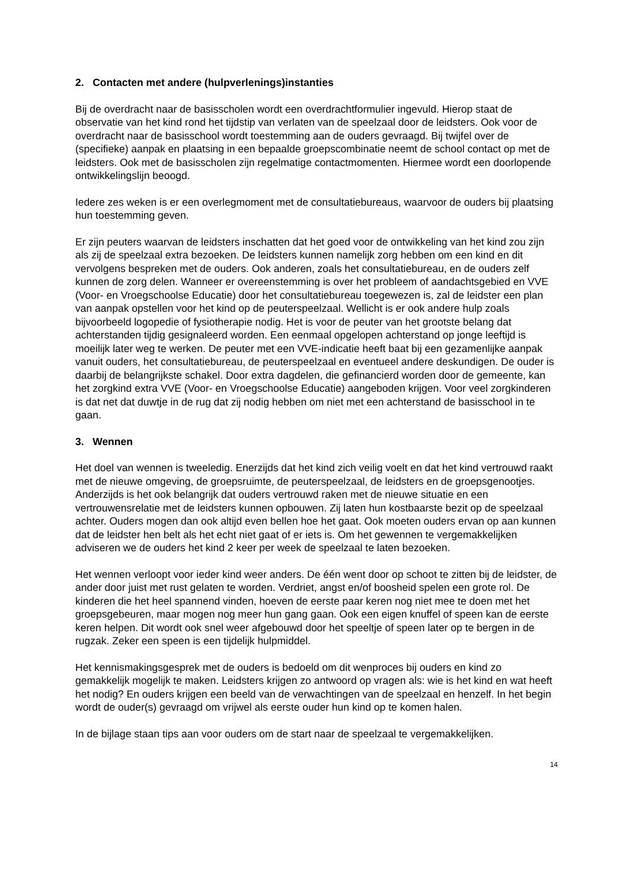2. Contacten met andere (hulpverlenings)instanties
Bij de overdracht naar de basisscholen wordt een overdrachtformulier ingevuld. Hierop staat de observatie van het kind rond het tijdstip van verlaten van de speelzaal door de leidsters. Ook voor de overdracht naar de basisschool wordt toestemming aan de ouders gevraagd. Bij twijfel over de (specifieke) aanpak en plaatsing in een bepaalde groepscombinatie neemt de school contact op met de leidsters. Ook met de basisscholen zijn regelmatige contactmomenten. Hiermee wordt een doorlopende ontwikkelingslijn beoogd.
Iedere zes weken is er een overlegmoment met de consultatiebureaus, waarvoor de ouders bij plaatsing hun toestemming geven.
Er zijn peuters waarvan de leidsters inschatten dat het goed voor de ontwikkeling van het kind zou zijn als zij de speelzaal extra bezoeken. De leidsters kunnen namelijk zorg hebben om een kind en dit vervolgens bespreken met de ouders. Ook anderen, zoals het consultatiebureau, en de ouders zelf kunnen de zorg delen. Wanneer er overeenstemming is over het probleem of aandachtsgebied en VVE (Voor- en Vroegschoolse Educatie) door het consultatiebureau toegewezen is, zal de leidster een plan van aanpak opstellen voor het kind op de peuterspeelzaal. Wellicht is er ook andere hulp zoals bijvoorbeeld logopedie of fysiotherapie nodig. Het is voor de peuter van het grootste belang dat achterstanden tijdig gesignaleerd worden. Een eenmaal opgelopen achterstand op jonge leeftijd is moeilijk later weg te werken. De peuter met een VVE-indicatie heeft baat bij een gezamenlijke aanpak vanuit ouders, het consultatiebureau, de peuterspeelzaal en eventueel andere deskundigen. De ouder is daarbij de belangrijkste schakel. Door extra dagdelen, die gefinancierd worden door de gemeente, kan het zorgkind extra VVE (Voor- en Vroegschoolse Educatie) aangeboden krijgen. Voor veel zorgkinderen is dat net dat duwtje in de rug dat zij nodig hebben om niet met een achterstand de basisschool in te gaan.
3. Wennen
Het doel van wennen is tweeledig. Enerzijds dat het kind zich veilig voelt en dat het kind vertrouwd raakt met de nieuwe omgeving, de groepsruimte, de peuterspeelzaal, de leidsters en de groepsgenootjes. Anderzijds is het ook belangrijk dat ouders vertrouwd raken met de nieuwe situatie en een vertrouwensrelatie met de leidsters kunnen opbouwen. Zij laten hun kostbaarste bezit op de speelzaal achter. Ouders mogen dan ook altijd even bellen hoe het gaat. Ook moeten ouders ervan op aan kunnen dat de leidster hen belt als het echt niet gaat of er iets is. Om het gewennen te vergemakkelijken adviseren we de ouders het kind 2 keer per week de speelzaal te laten bezoeken.
Het wennen verloopt voor ieder kind weer anders. De één went door op schoot te zitten bij de leidster, de ander door juist met rust gelaten te worden. Verdriet, angst en/of boosheid spelen een grote rol. De kinderen die het heel spannend vinden, hoeven de eerste paar keren nog niet mee te doen met het groepsgebeuren, maar mogen nog meer hun gang gaan. Ook een eigen knuffel of speen kan de eerste keren helpen. Dit wordt ook snel weer afgebouwd door het speeltje of speen later op te bergen in de rugzak. Zeker een speen is een tijdelijk hulpmiddel.
Het kennismakingsgesprek met de ouders is bedoeld om dit wenproces bij ouders en kind zo gemakkelijk mogelijk te maken. Leidsters krijgen zo antwoord op vragen als: wie is het kind en wat heeft het nodig? En ouders krijgen een beeld van de verwachtingen van de speelzaal en henzelf. In het begin wordt de ouder(s) gevraagd om vrijwel als eerste ouder hun kind op te komen halen.
In de bijlage staan tips aan voor ouders om de start naar de speelzaal te vergemakkelijken.
14